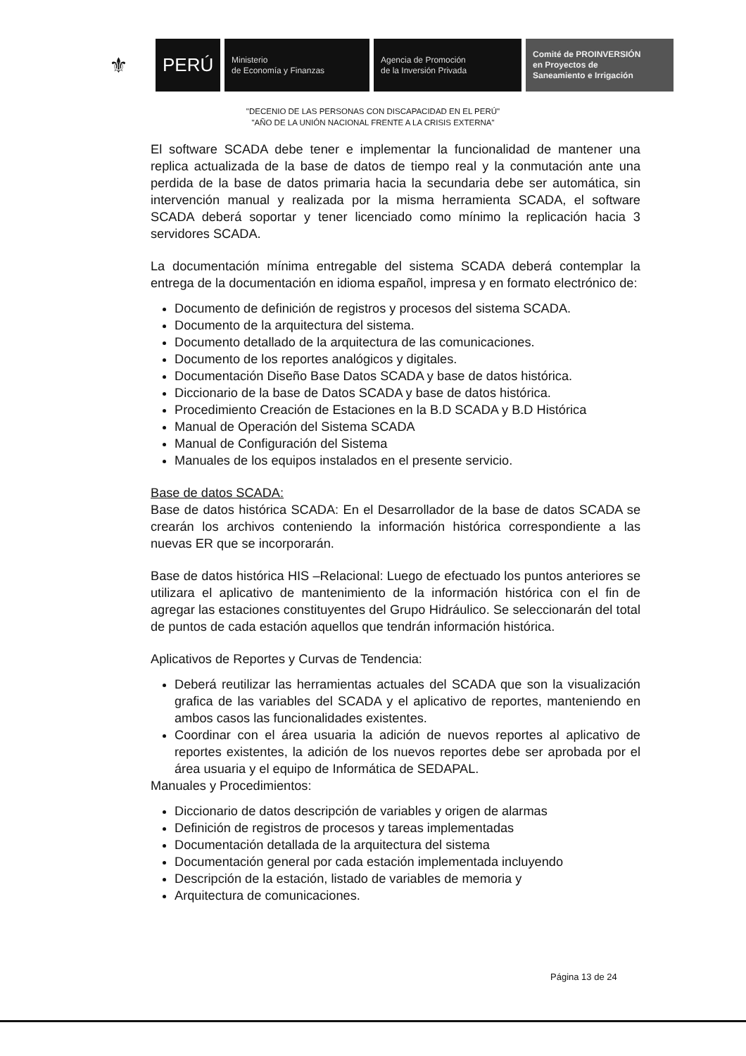⚜
PERÚ
Ministerio
de Economía y Finanzas
Agencia de Promoción
de la Inversión Privada
Comité de PROINVERSIÓN
en Proyectos de
Saneamiento e Irrigación
"DECENIO DE LAS PERSONAS CON DISCAPACIDAD EN EL PERÚ"
"AÑO DE LA UNIÓN NACIONAL FRENTE A LA CRISIS EXTERNA"
El software SCADA debe tener e implementar la funcionalidad de mantener una replica actualizada de la base de datos de tiempo real y la conmutación ante una perdida de la base de datos primaria hacia la secundaria debe ser automática, sin intervención manual y realizada por la misma herramienta SCADA, el software SCADA deberá soportar y tener licenciado como mínimo la replicación hacia 3 servidores SCADA.
La documentación mínima entregable del sistema SCADA deberá contemplar la entrega de la documentación en idioma español, impresa y en formato electrónico de:
Documento de definición de registros y procesos del sistema SCADA.
Documento de la arquitectura del sistema.
Documento detallado de la arquitectura de las comunicaciones.
Documento de los reportes analógicos y digitales.
Documentación Diseño Base Datos SCADA y base de datos histórica.
Diccionario de la base de Datos SCADA y base de datos histórica.
Procedimiento Creación de Estaciones en la B.D SCADA y B.D Histórica
Manual de Operación del Sistema SCADA
Manual de Configuración del Sistema
Manuales de los equipos instalados en el presente servicio.
Base de datos SCADA:
Base de datos histórica SCADA: En el Desarrollador de la base de datos SCADA se crearán los archivos conteniendo la información histórica correspondiente a las nuevas ER que se incorporarán.
Base de datos histórica HIS –Relacional: Luego de efectuado los puntos anteriores se utilizara el aplicativo de mantenimiento de la información histórica con el fin de agregar las estaciones constituyentes del Grupo Hidráulico. Se seleccionarán del total de puntos de cada estación aquellos que tendrán información histórica.
Aplicativos de Reportes y Curvas de Tendencia:
Deberá reutilizar las herramientas actuales del SCADA que son la visualización grafica de las variables del SCADA y el aplicativo de reportes, manteniendo en ambos casos las funcionalidades existentes.
Coordinar con el área usuaria la adición de nuevos reportes al aplicativo de reportes existentes, la adición de los nuevos reportes debe ser aprobada por el área usuaria y el equipo de Informática de SEDAPAL.
Manuales y Procedimientos:
Diccionario de datos descripción de variables y origen de alarmas
Definición de registros de procesos y tareas implementadas
Documentación detallada de la arquitectura del sistema
Documentación general por cada estación implementada incluyendo
Descripción de la estación, listado de variables de memoria y
Arquitectura de comunicaciones.
Página 13 de 24